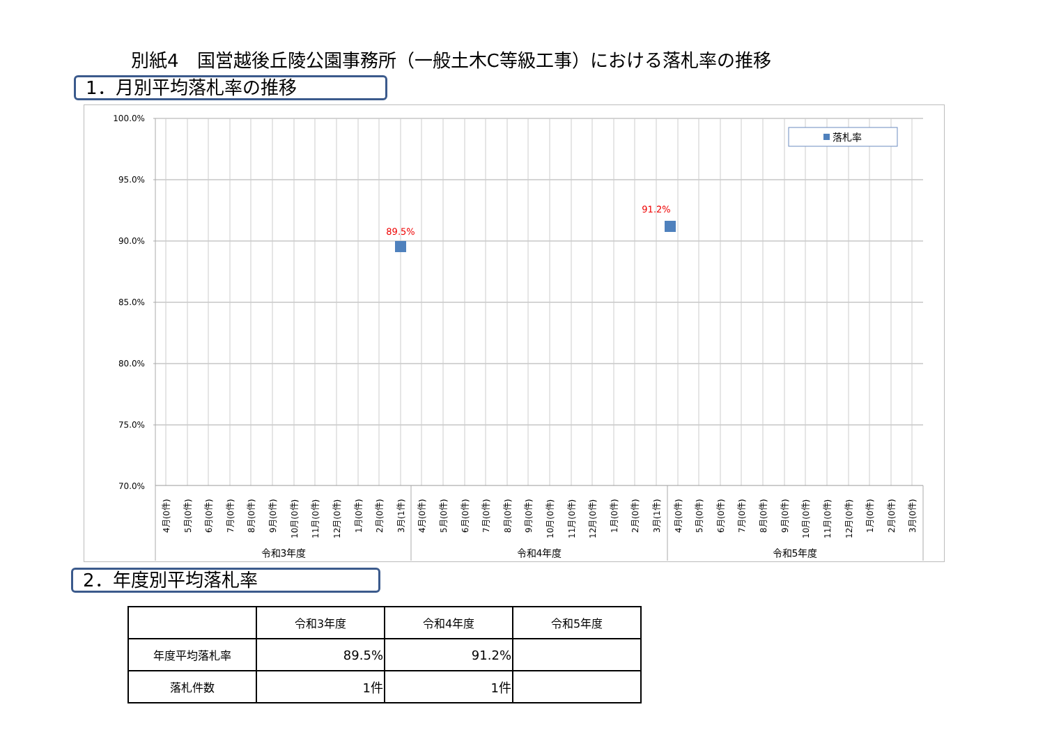別紙4　国営越後丘陵公園事務所（一般土木C等級工事）における落札率の推移
1．月別平均落札率の推移
100.0%
95.0%
90.0%
85.0%
80.0%
75.0%
70.0%
89.5%
91.2%
落札率
4月(0件)
5月(0件)
6月(0件)
7月(0件)
8月(0件)
9月(0件)
10月(0件)
11月(0件)
12月(0件)
1月(0件)
2月(0件)
3月(1件)
4月(0件)
5月(0件)
6月(0件)
7月(0件)
8月(0件)
9月(0件)
10月(0件)
11月(0件)
12月(0件)
1月(0件)
2月(0件)
3月(1件)
4月(0件)
5月(0件)
6月(0件)
7月(0件)
8月(0件)
9月(0件)
10月(0件)
11月(0件)
12月(0件)
1月(0件)
2月(0件)
3月(0件)
令和3年度
令和4年度
令和5年度
2．年度別平均落札率
| | 令和3年度 | 令和4年度 | 令和5年度 |
| --- | --- | --- | --- |
| 年度平均落札率 | 89.5% | 91.2% | |
| 落札件数 | 1件 | 1件 | |